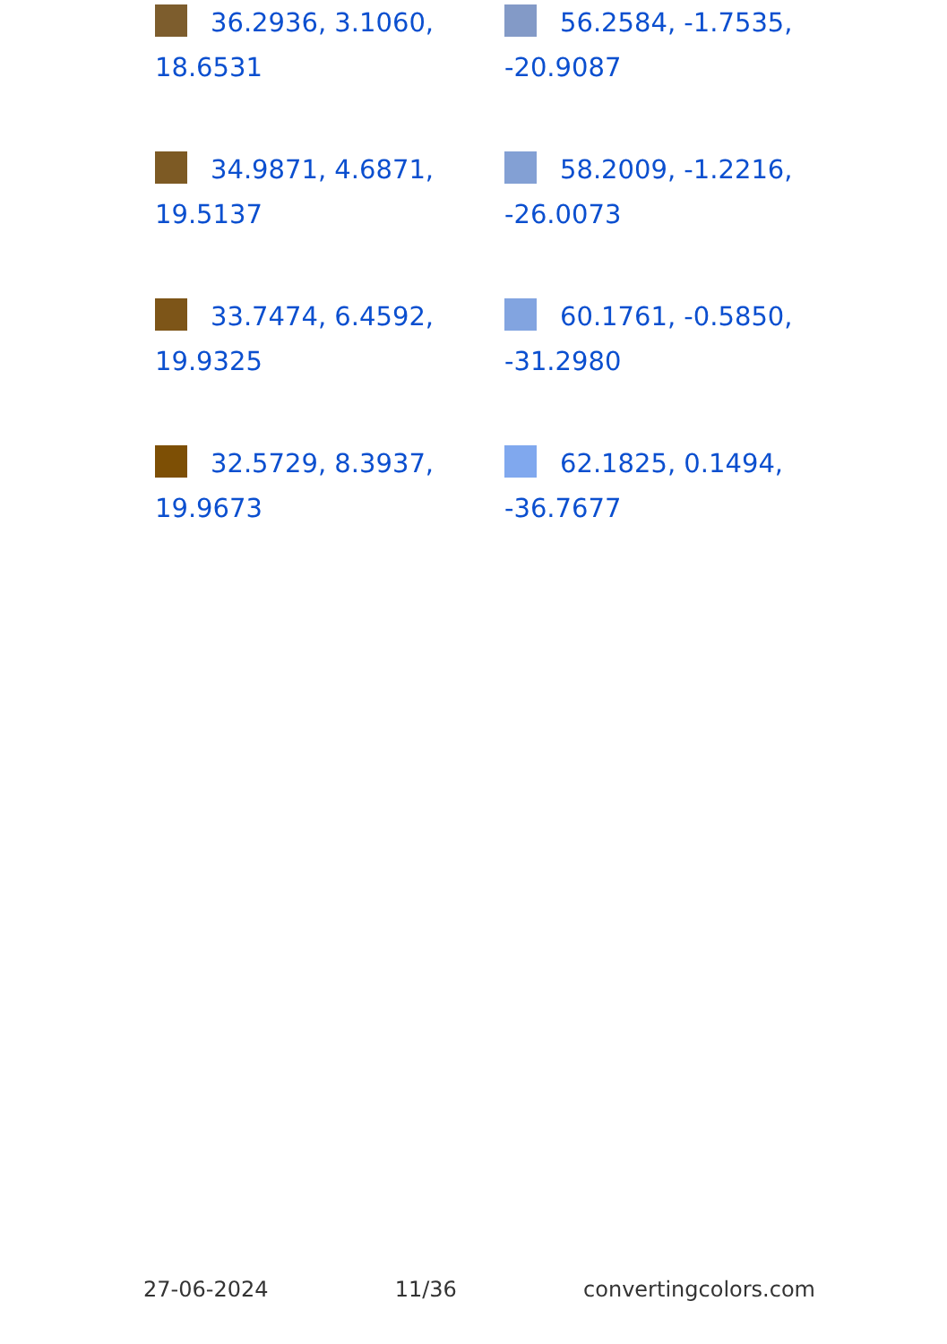36.2936, 3.1060, 18.6531
56.2584, -1.7535, -20.9087
34.9871, 4.6871, 19.5137
58.2009, -1.2216, -26.0073
33.7474, 6.4592, 19.9325
60.1761, -0.5850, -31.2980
32.5729, 8.3937, 19.9673
62.1825, 0.1494, -36.7677
27-06-2024 11/36 convertingcolors.com